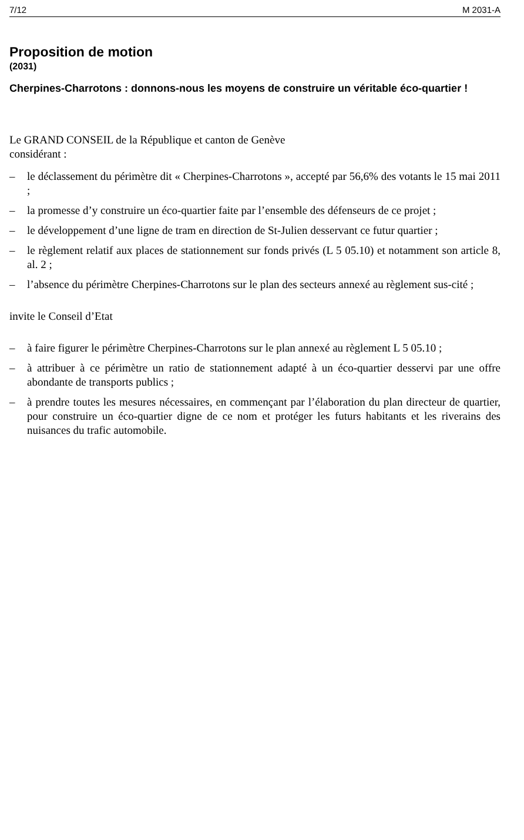7/12 M 2031-A
Proposition de motion
(2031)
Cherpines-Charrotons : donnons-nous les moyens de construire un véritable éco-quartier !
Le GRAND CONSEIL de la République et canton de Genève
considérant :
– le déclassement du périmètre dit « Cherpines-Charrotons », accepté par 56,6% des votants le 15 mai 2011 ;
– la promesse d’y construire un éco-quartier faite par l’ensemble des défenseurs de ce projet ;
– le développement d’une ligne de tram en direction de St-Julien desservant ce futur quartier ;
– le règlement relatif aux places de stationnement sur fonds privés (L 5 05.10) et notamment son article 8, al. 2 ;
– l’absence du périmètre Cherpines-Charrotons sur le plan des secteurs annexé au règlement sus-cité ;
invite le Conseil d’Etat
– à faire figurer le périmètre Cherpines-Charrotons sur le plan annexé au règlement L 5 05.10 ;
– à attribuer à ce périmètre un ratio de stationnement adapté à un éco-quartier desservi par une offre abondante de transports publics ;
– à prendre toutes les mesures nécessaires, en commençant par l’élaboration du plan directeur de quartier, pour construire un éco-quartier digne de ce nom et protéger les futurs habitants et les riverains des nuisances du trafic automobile.